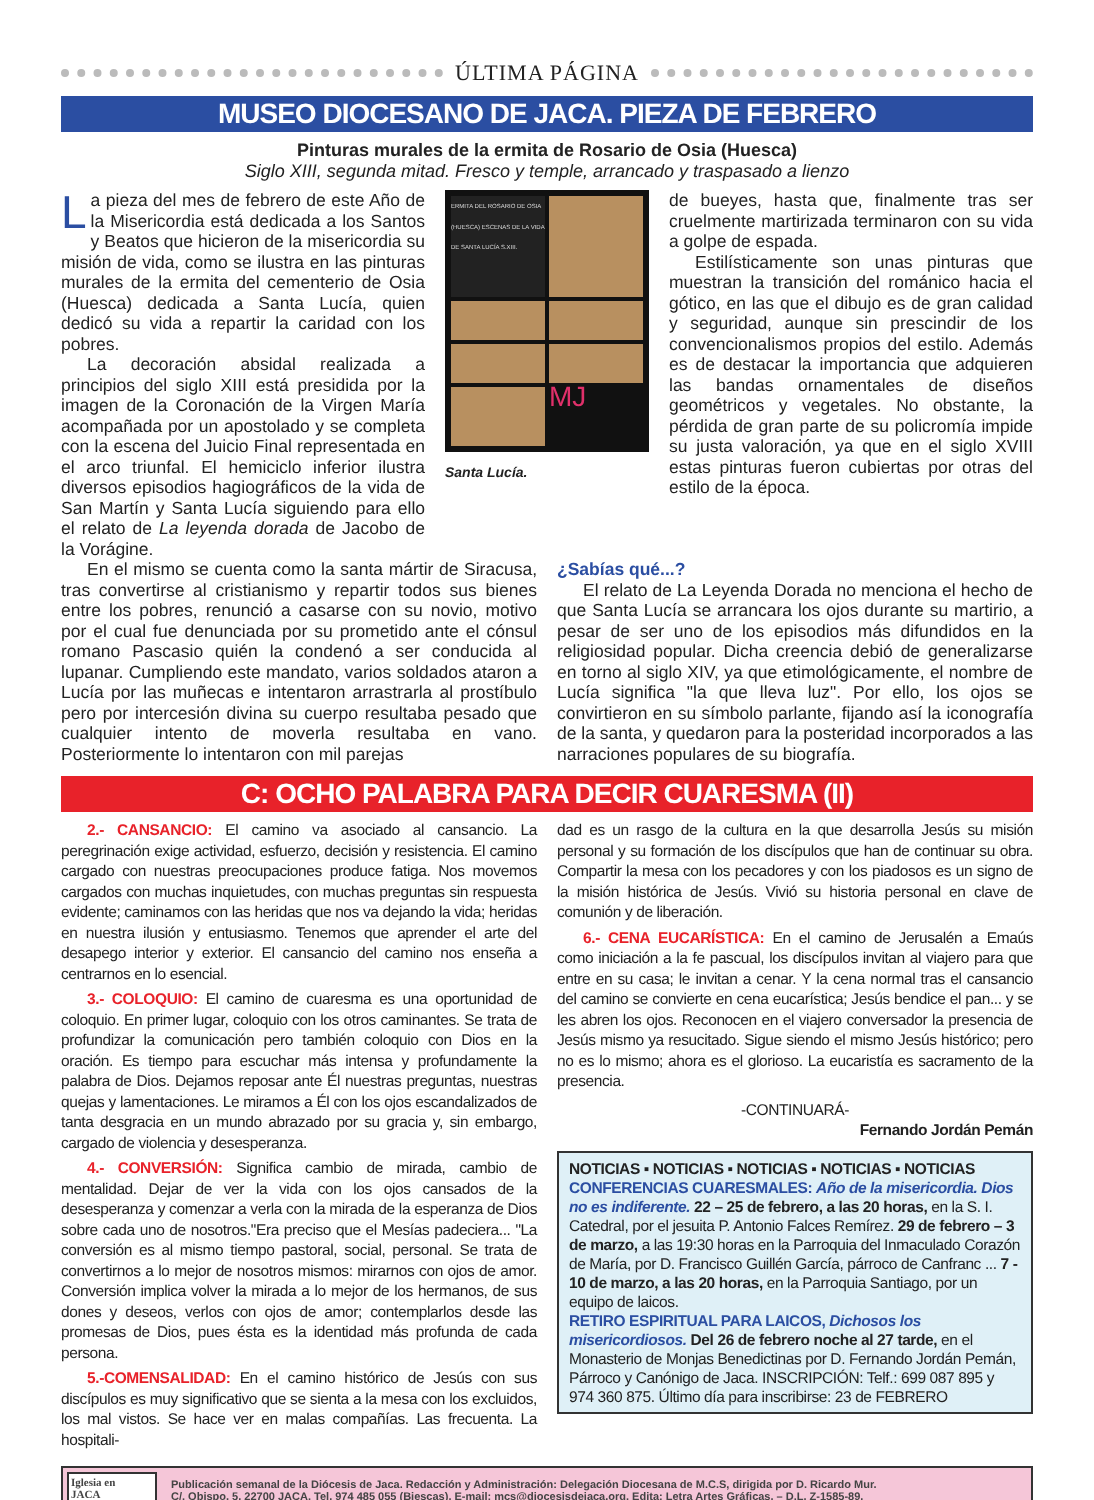ÚLTIMA PÁGINA
MUSEO DIOCESANO DE JACA. PIEZA DE FEBRERO
Pinturas murales de la ermita de Rosario de Osia (Huesca)
Siglo XIII, segunda mitad. Fresco y temple, arrancado y traspasado a lienzo
La pieza del mes de febrero de este Año de la Misericordia está dedicada a los Santos y Beatos que hicieron de la misericordia su misión de vida, como se ilustra en las pinturas murales de la ermita del cementerio de Osia (Huesca) dedicada a Santa Lucía, quien dedicó su vida a repartir la caridad con los pobres.
La decoración absidal realizada a principios del siglo XIII está presidida por la imagen de la Coronación de la Virgen María acompañada por un apostolado y se completa con la escena del Juicio Final representada en el arco triunfal. El hemiciclo inferior ilustra diversos episodios hagiográficos de la vida de San Martín y Santa Lucía siguiendo para ello el relato de La leyenda dorada de Jacobo de la Vorágine.
ERMITA DEL ROSARIO DE OSIA (HUESCA) ESCENAS DE LA VIDA DE SANTA LUCÍA S.XIII.
MJ
Santa Lucía.
de bueyes, hasta que, finalmente tras ser cruelmente martirizada terminaron con su vida a golpe de espada.
Estilísticamente son unas pinturas que muestran la transición del románico hacia el gótico, en las que el dibujo es de gran calidad y seguridad, aunque sin prescindir de los convencionalismos propios del estilo. Además es de destacar la importancia que adquieren las bandas ornamentales de diseños geométricos y vegetales. No obstante, la pérdida de gran parte de su policromía impide su justa valoración, ya que en el siglo XVIII estas pinturas fueron cubiertas por otras del estilo de la época.
En el mismo se cuenta como la santa mártir de Siracusa, tras convertirse al cristianismo y repartir todos sus bienes entre los pobres, renunció a casarse con su novio, motivo por el cual fue denunciada por su prometido ante el cónsul romano Pascasio quién la condenó a ser conducida al lupanar. Cumpliendo este mandato, varios soldados ataron a Lucía por las muñecas e intentaron arrastrarla al prostíbulo pero por intercesión divina su cuerpo resultaba pesado que cualquier intento de moverla resultaba en vano. Posteriormente lo intentaron con mil parejas
¿Sabías qué...?
El relato de La Leyenda Dorada no menciona el hecho de que Santa Lucía se arrancara los ojos durante su martirio, a pesar de ser uno de los episodios más difundidos en la religiosidad popular. Dicha creencia debió de generalizarse en torno al siglo XIV, ya que etimológicamente, el nombre de Lucía significa "la que lleva luz". Por ello, los ojos se convirtieron en su símbolo parlante, fijando así la iconografía de la santa, y quedaron para la posteridad incorporados a las narraciones populares de su biografía.
C: OCHO PALABRA PARA DECIR CUARESMA (II)
2.- CANSANCIO: El camino va asociado al cansancio. La peregrinación exige actividad, esfuerzo, decisión y resistencia. El camino cargado con nuestras preocupaciones produce fatiga. Nos movemos cargados con muchas inquietudes, con muchas preguntas sin respuesta evidente; caminamos con las heridas que nos va dejando la vida; heridas en nuestra ilusión y entusiasmo. Tenemos que aprender el arte del desapego interior y exterior. El cansancio del camino nos enseña a centrarnos en lo esencial.
3.- COLOQUIO: El camino de cuaresma es una oportunidad de coloquio. En primer lugar, coloquio con los otros caminantes. Se trata de profundizar la comunicación pero también coloquio con Dios en la oración. Es tiempo para escuchar más intensa y profundamente la palabra de Dios. Dejamos reposar ante Él nuestras preguntas, nuestras quejas y lamentaciones. Le miramos a Él con los ojos escandalizados de tanta desgracia en un mundo abrazado por su gracia y, sin embargo, cargado de violencia y desesperanza.
4.- CONVERSIÓN: Significa cambio de mirada, cambio de mentalidad. Dejar de ver la vida con los ojos cansados de la desesperanza y comenzar a verla con la mirada de la esperanza de Dios sobre cada uno de nosotros."Era preciso que el Mesías padeciera... "La conversión es al mismo tiempo pastoral, social, personal. Se trata de convertirnos a lo mejor de nosotros mismos: mirarnos con ojos de amor. Conversión implica volver la mirada a lo mejor de los hermanos, de sus dones y deseos, verlos con ojos de amor; contemplarlos desde las promesas de Dios, pues ésta es la identidad más profunda de cada persona.
5.-COMENSALIDAD: En el camino histórico de Jesús con sus discípulos es muy significativo que se sienta a la mesa con los excluidos, los mal vistos. Se hace ver en malas compañías. Las frecuenta. La hospitali-
dad es un rasgo de la cultura en la que desarrolla Jesús su misión personal y su formación de los discípulos que han de continuar su obra. Compartir la mesa con los pecadores y con los piadosos es un signo de la misión histórica de Jesús. Vivió su historia personal en clave de comunión y de liberación.
6.- CENA EUCARÍSTICA: En el camino de Jerusalén a Emaús como iniciación a la fe pascual, los discípulos invitan al viajero para que entre en su casa; le invitan a cenar. Y la cena normal tras el cansancio del camino se convierte en cena eucarística; Jesús bendice el pan... y se les abren los ojos. Reconocen en el viajero conversador la presencia de Jesús mismo ya resucitado. Sigue siendo el mismo Jesús histórico; pero no es lo mismo; ahora es el glorioso. La eucaristía es sacramento de la presencia.
-CONTINUARÁ-
Fernando Jordán Pemán
NOTICIAS ▪ NOTICIAS ▪ NOTICIAS ▪ NOTICIAS ▪ NOTICIAS
CONFERENCIAS CUARESMALES: Año de la misericordia. Dios no es indiferente. 22 – 25 de febrero, a las 20 horas, en la S. I. Catedral, por el jesuita P. Antonio Falces Remírez. 29 de febrero – 3 de marzo, a las 19:30 horas en la Parroquia del Inmaculado Corazón de María, por D. Francisco Guillén García, párroco de Canfranc ... 7 - 10 de marzo, a las 20 horas, en la Parroquia Santiago, por un equipo de laicos.
RETIRO ESPIRITUAL PARA LAICOS, Dichosos los misericordiosos. Del 26 de febrero noche al 27 tarde, en el Monasterio de Monjas Benedictinas por D. Fernando Jordán Pemán, Párroco y Canónigo de Jaca. INSCRIPCIÓN: Telf.: 699 087 895 y 974 360 875. Último día para inscribirse: 23 de FEBRERO
Iglesia en
JACA
Publicación semanal de la Diócesis de Jaca. Redacción y Administración: Delegación Diocesana de M.C.S, dirigida por D. Ricardo Mur.
C/. Obispo, 5. 22700 JACA. Tel. 974 485 055 (Biescas). E-mail: mcs@diocesisdejaca.org. Edita: Letra Artes Gráficas. – D.L. Z-1585-89.